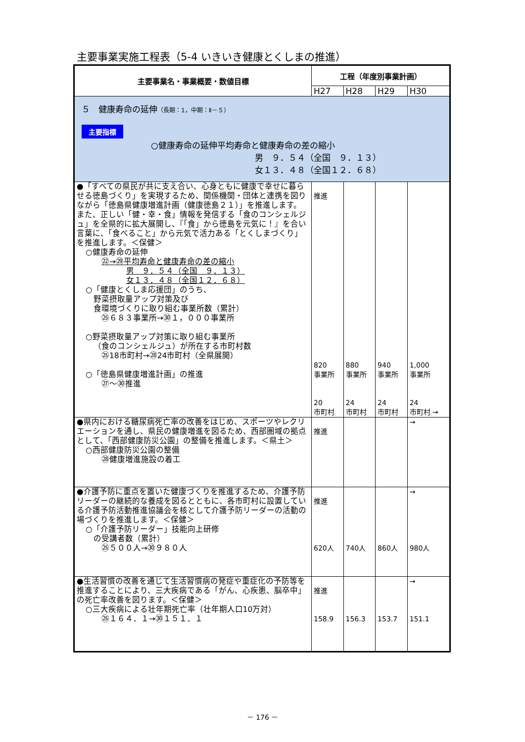主要事業実施工程表（5-4 いきいき健康とくしまの推進）
| 主要事業名・事業概要・数値目標 | 工程（年度別事業計画） | | | |
| --- | --- | --- | --- | --- |
| | H27 | H28 | H29 | H30 |
| ５ 健康寿命の延伸 （長期：1，中期：Ⅱ－５） 主要指標 ○健康寿命の延伸平均寿命と健康寿命の差の縮小 男 ９．５４（全国 ９．１３） 女１３．４８（全国１２．６８） | | | | |
| ●「すべての県民が共に支え合い、心身ともに健康で幸せに暮らせる徳島づくり」を実現するため、関係機関・団体と連携を図りながら「徳島県健康増進計画（健康徳島２１）」を推進します。 また、正しい「健・幸・食」情報を発信する「食のコンシェルジュ」を全県的に拡大展開し、『「食」から徳島を元気に！』を合い言葉に、「食べること」から元気で活力ある「とくしまづくり」を推進します。＜保健＞ ○健康寿命の延伸 ㉒→㉙平均寿命と健康寿命の差の縮小 男 ９．５４（全国 ９．１３） 女１３．４８（全国１２．６８） ○「健康とくしま応援団」のうち、 野菜摂取量アップ対策及び 食環境づくりに取り組む事業所数（累計） ㉕６８３事業所→㉚１，０００事業所 ○野菜摂取量アップ対策に取り組む事業所 （食のコンシェルジュ）が所在する市町村数 ㉕18市町村→㉘24市町村（全県展開） ○「徳島県健康増進計画」の推進 ㉗～㉚推進 | 推進 820 事業所 20 市町村 | 880 事業所 24 市町村 | 940 事業所 24 市町村 | 1,000 事業所 24 市町村 → |
| ●県内における糖尿病死亡率の改善をはじめ、スポーツやレクリエーションを通し、県民の健康増進を図るため、西部圏域の拠点として、「西部健康防災公園」の整備を推進します。＜県土＞ ○西部健康防災公園の整備 ㉘健康増進施設の着工 | 推進 | | | → |
| ●介護予防に重点を置いた健康づくりを推進するため、介護予防リーダーの継続的な養成を図るとともに、各市町村に設置している介護予防活動推進協議会を核として介護予防リーダーの活動の場づくりを推進します。＜保健＞ ○「介護予防リーダー」技能向上研修 の受講者数（累計） ㉕５００人→㉚９８０人 | 推進 620人 | 740人 | 860人 | → 980人 |
| ●生活習慣の改善を通じて生活習慣病の発症や重症化の予防等を推進することにより、三大疾病である「がん、心疾患、脳卒中」の死亡率改善を図ります。＜保健＞ ○三大疾病による壮年期死亡率（壮年期人口10万対） ㉕１６４．１→㉚１５１．１ | 推進 158.9 | 156.3 | 153.7 | → 151.1 |
－ 176 －